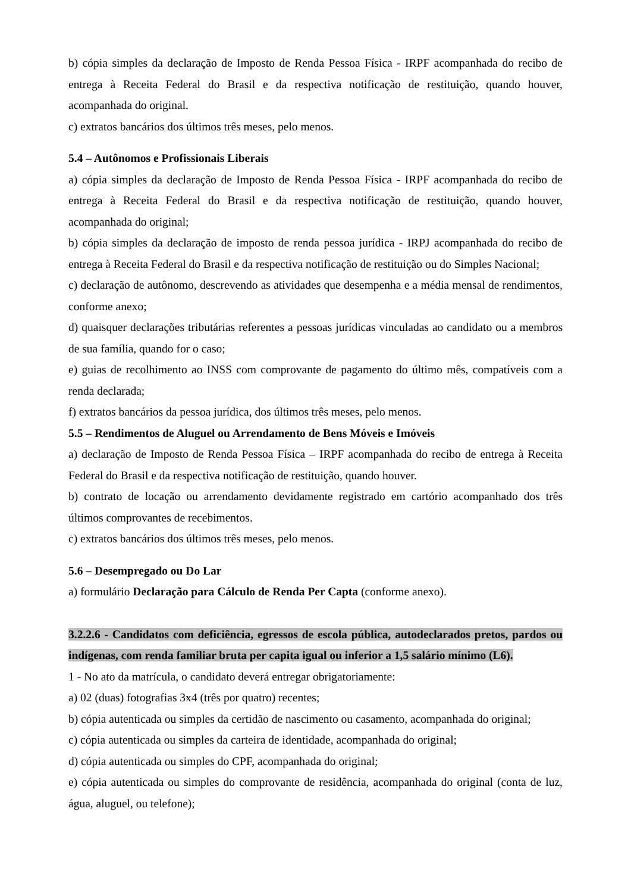b) cópia simples da declaração de Imposto de Renda Pessoa Física - IRPF acompanhada do recibo de entrega à Receita Federal do Brasil e da respectiva notificação de restituição, quando houver, acompanhada do original.
c) extratos bancários dos últimos três meses, pelo menos.
5.4 – Autônomos e Profissionais Liberais
a) cópia simples da declaração de Imposto de Renda Pessoa Física - IRPF acompanhada do recibo de entrega à Receita Federal do Brasil e da respectiva notificação de restituição, quando houver, acompanhada do original;
b) cópia simples da declaração de imposto de renda pessoa jurídica - IRPJ acompanhada do recibo de entrega à Receita Federal do Brasil e da respectiva notificação de restituição ou do Simples Nacional;
c) declaração de autônomo, descrevendo as atividades que desempenha e a média mensal de rendimentos, conforme anexo;
d) quaisquer declarações tributárias referentes a pessoas jurídicas vinculadas ao candidato ou a membros de sua família, quando for o caso;
e) guias de recolhimento ao INSS com comprovante de pagamento do último mês, compatíveis com a renda declarada;
f) extratos bancários da pessoa jurídica, dos últimos três meses, pelo menos.
5.5 – Rendimentos de Aluguel ou Arrendamento de Bens Móveis e Imóveis
a) declaração de Imposto de Renda Pessoa Física – IRPF acompanhada do recibo de entrega à Receita Federal do Brasil e da respectiva notificação de restituição, quando houver.
b) contrato de locação ou arrendamento devidamente registrado em cartório acompanhado dos três últimos comprovantes de recebimentos.
c) extratos bancários dos últimos três meses, pelo menos.
5.6 – Desempregado ou Do Lar
a) formulário Declaração para Cálculo de Renda Per Capta (conforme anexo).
3.2.2.6 - Candidatos com deficiência, egressos de escola pública, autodeclarados pretos, pardos ou indígenas, com renda familiar bruta per capita igual ou inferior a 1,5 salário mínimo (L6).
1 - No ato da matrícula, o candidato deverá entregar obrigatoriamente:
a) 02 (duas) fotografias 3x4 (três por quatro) recentes;
b) cópia autenticada ou simples da certidão de nascimento ou casamento, acompanhada do original;
c) cópia autenticada ou simples da carteira de identidade, acompanhada do original;
d) cópia autenticada ou simples do CPF, acompanhada do original;
e) cópia autenticada ou simples do comprovante de residência, acompanhada do original (conta de luz, água, aluguel, ou telefone);